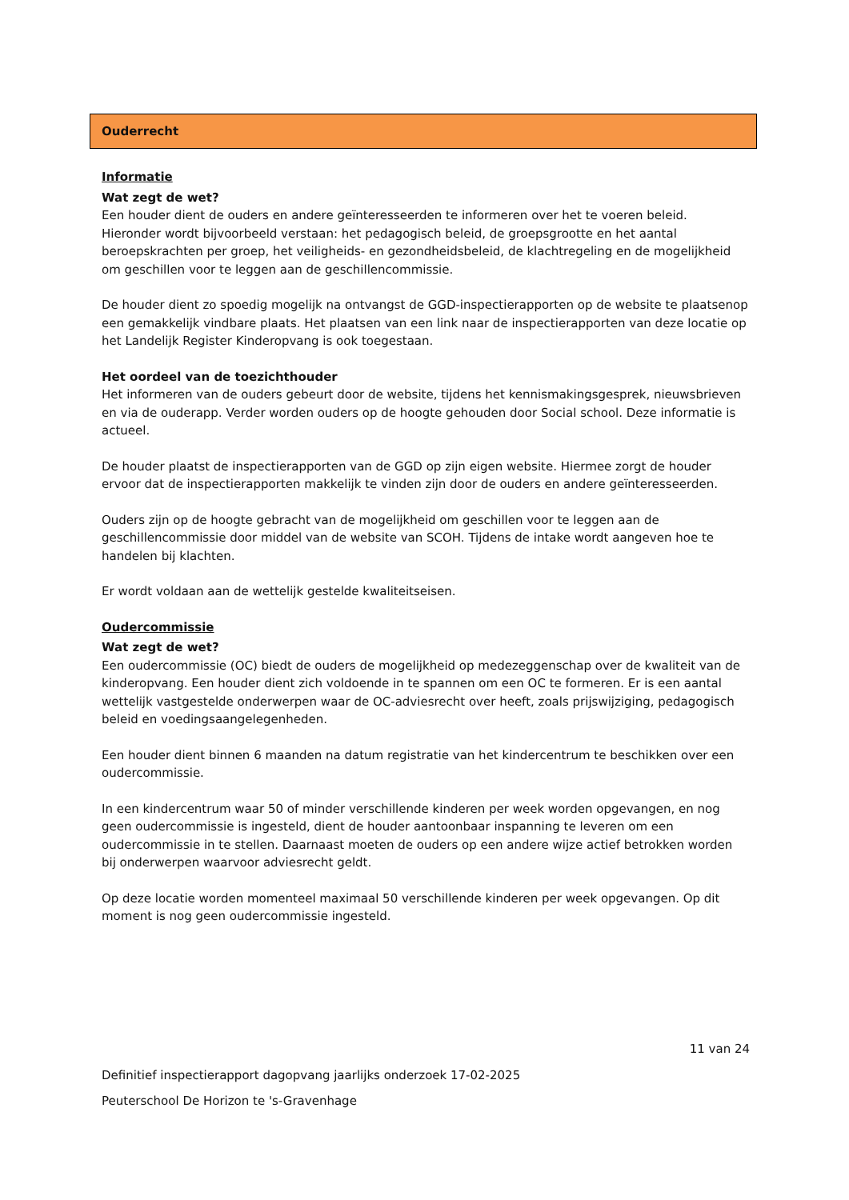Ouderrecht
Informatie
Wat zegt de wet?
Een houder dient de ouders en andere geïnteresseerden te informeren over het te voeren beleid. Hieronder wordt bijvoorbeeld verstaan: het pedagogisch beleid, de groepsgrootte en het aantal beroepskrachten per groep, het veiligheids- en gezondheidsbeleid, de klachtregeling en de mogelijkheid om geschillen voor te leggen aan de geschillencommissie.
De houder dient zo spoedig mogelijk na ontvangst de GGD-inspectierapporten op de website te plaatsenop een gemakkelijk vindbare plaats. Het plaatsen van een link naar de inspectierapporten van deze locatie op het Landelijk Register Kinderopvang is ook toegestaan.
Het oordeel van de toezichthouder
Het informeren van de ouders gebeurt door de website, tijdens het kennismakingsgesprek, nieuwsbrieven en via de ouderapp. Verder worden ouders op de hoogte gehouden door Social school. Deze informatie is actueel.
De houder plaatst de inspectierapporten van de GGD op zijn eigen website. Hiermee zorgt de houder ervoor dat de inspectierapporten makkelijk te vinden zijn door de ouders en andere geïnteresseerden.
Ouders zijn op de hoogte gebracht van de mogelijkheid om geschillen voor te leggen aan de geschillencommissie door middel van de website van SCOH. Tijdens de intake wordt aangeven hoe te handelen bij klachten.
Er wordt voldaan aan de wettelijk gestelde kwaliteitseisen.
Oudercommissie
Wat zegt de wet?
Een oudercommissie (OC) biedt de ouders de mogelijkheid op medezeggenschap over de kwaliteit van de kinderopvang. Een houder dient zich voldoende in te spannen om een OC te formeren. Er is een aantal wettelijk vastgestelde onderwerpen waar de OC-adviesrecht over heeft, zoals prijswijziging, pedagogisch beleid en voedingsaangelegenheden.
Een houder dient binnen 6 maanden na datum registratie van het kindercentrum te beschikken over een oudercommissie.
In een kindercentrum waar 50 of minder verschillende kinderen per week worden opgevangen, en nog geen oudercommissie is ingesteld, dient de houder aantoonbaar inspanning te leveren om een oudercommissie in te stellen. Daarnaast moeten de ouders op een andere wijze actief betrokken worden bij onderwerpen waarvoor adviesrecht geldt.
Op deze locatie worden momenteel maximaal 50 verschillende kinderen per week opgevangen. Op dit moment is nog geen oudercommissie ingesteld.
11 van 24
Definitief inspectierapport dagopvang jaarlijks onderzoek 17-02-2025
Peuterschool De Horizon te 's-Gravenhage